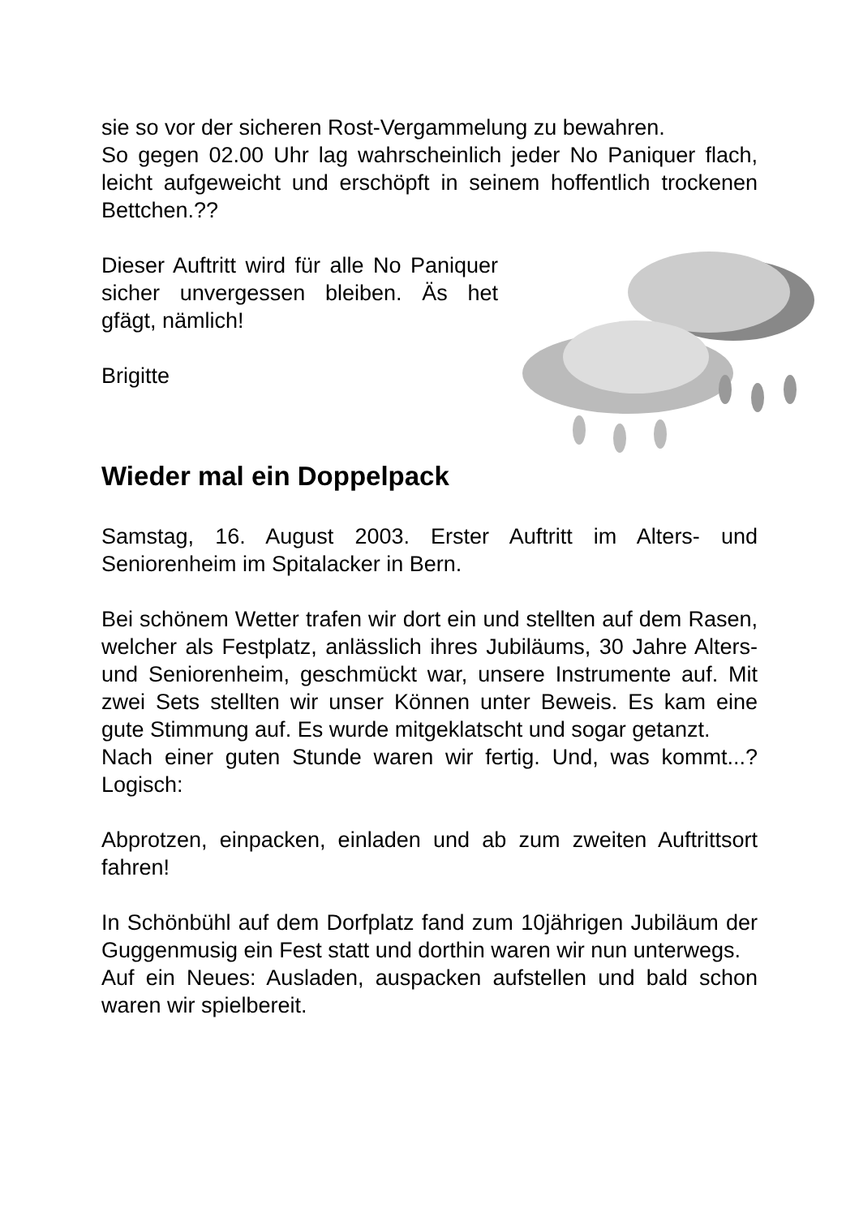sie so vor der sicheren Rost-Vergammelung zu bewahren.
So gegen 02.00 Uhr lag wahrscheinlich jeder No Paniquer flach, leicht aufgeweicht und erschöpft in seinem hoffentlich trockenen Bettchen.??
Dieser Auftritt wird für alle No Paniquer sicher unvergessen bleiben. Äs het gfägt, nämlich!
Brigitte
Wieder mal ein Doppelpack
Samstag, 16. August 2003. Erster Auftritt im Alters- und Seniorenheim im Spitalacker in Bern.
Bei schönem Wetter trafen wir dort ein und stellten auf dem Rasen, welcher als Festplatz, anlässlich ihres Jubiläums, 30 Jahre Alters- und Seniorenheim, geschmückt war, unsere Instrumente auf. Mit zwei Sets stellten wir unser Können unter Beweis. Es kam eine gute Stimmung auf. Es wurde mitgeklatscht und sogar getanzt.
Nach einer guten Stunde waren wir fertig. Und, was kommt...? Logisch:
Abprotzen, einpacken, einladen und ab zum zweiten Auftrittsort fahren!
In Schönbühl auf dem Dorfplatz fand zum 10jährigen Jubiläum der Guggenmusig ein Fest statt und dorthin waren wir nun unterwegs.
Auf ein Neues: Ausladen, auspacken aufstellen und bald schon waren wir spielbereit.